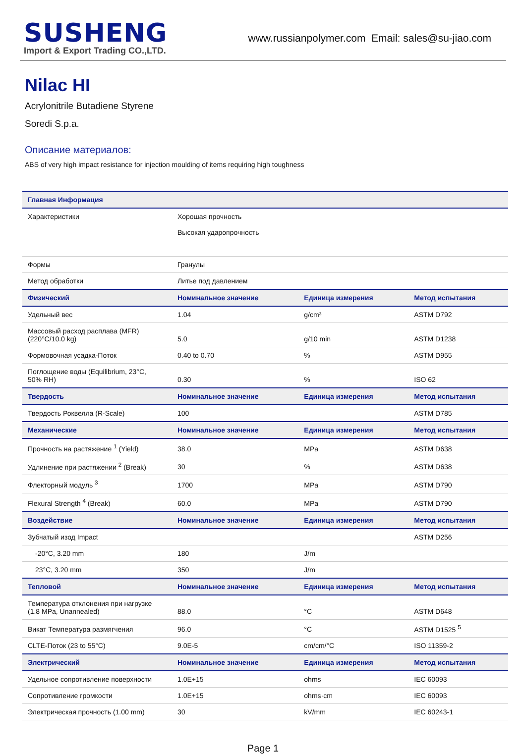SUSHENG
Import & Export Trading CO.,LTD.
www.russianpolymer.com Email: sales@su-jiao.com
Nilac HI
Acrylonitrile Butadiene Styrene
Soredi S.p.a.
Описание материалов:
ABS of very high impact resistance for injection moulding of items requiring high toughness
| Главная Информация | | | |
| --- | --- | --- | --- |
| Характеристики | Хорошая прочность Высокая ударопрочность | | |
| Формы | Гранулы | | |
| Метод обработки | Литье под давлением | | |
| Физический | Номинальное значение | Единица измерения | Метод испытания |
| Удельный вес | 1.04 | g/cm³ | ASTM D792 |
| Массовый расход расплава (MFR) (220°C/10.0 kg) | 5.0 | g/10 min | ASTM D1238 |
| Формовочная усадка-Поток | 0.40 to 0.70 | % | ASTM D955 |
| Поглощение воды (Equilibrium, 23°C, 50% RH) | 0.30 | % | ISO 62 |
| Твердость | Номинальное значение | Единица измерения | Метод испытания |
| Твердость Роквелла (R-Scale) | 100 | | ASTM D785 |
| Механические | Номинальное значение | Единица измерения | Метод испытания |
| Прочность на растяжение <sup>1</sup> (Yield) | 38.0 | MPa | ASTM D638 |
| Удлинение при растяжении <sup>2</sup> (Break) | 30 | % | ASTM D638 |
| Флекторный модуль <sup>3</sup> | 1700 | MPa | ASTM D790 |
| Flexural Strength <sup>4</sup> (Break) | 60.0 | MPa | ASTM D790 |
| Воздействие | Номинальное значение | Единица измерения | Метод испытания |
| Зубчатый изод Impact | | | ASTM D256 |
| -20°C, 3.20 mm | 180 | J/m | |
| 23°C, 3.20 mm | 350 | J/m | |
| Тепловой | Номинальное значение | Единица измерения | Метод испытания |
| Температура отклонения при нагрузке (1.8 MPa, Unannealed) | 88.0 | °C | ASTM D648 |
| Викат Температура размягчения | 96.0 | °C | ASTM D1525 <sup>5</sup> |
| CLTE-Поток (23 to 55°C) | 9.0E-5 | cm/cm/°C | ISO 11359-2 |
| Электрический | Номинальное значение | Единица измерения | Метод испытания |
| Удельное сопротивление поверхности | 1.0E+15 | ohms | IEC 60093 |
| Сопротивление громкости | 1.0E+15 | ohms·cm | IEC 60093 |
| Электрическая прочность (1.00 mm) | 30 | kV/mm | IEC 60243-1 |
Page 1